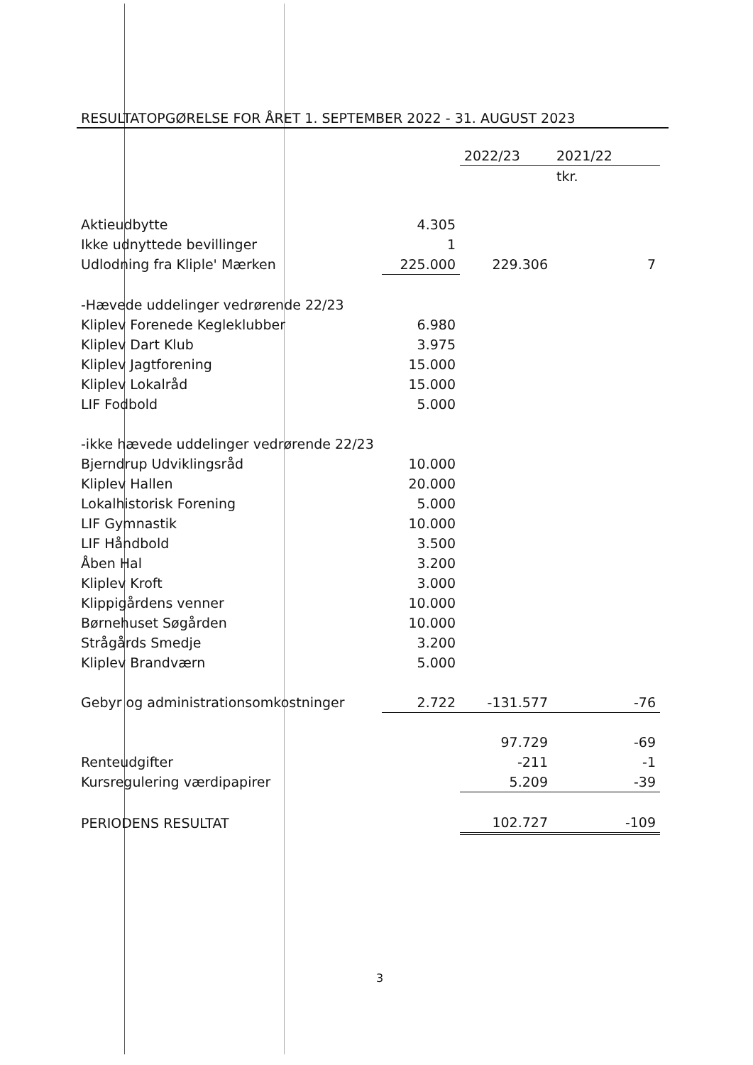RESULTATOPGØRELSE FOR ÅRET 1. SEPTEMBER 2022 - 31. AUGUST 2023
| | | 2022/23 | 2021/22 |
| | | | tkr. |
| Aktieudbytte | 4.305 | | |
| Ikke udnyttede bevillinger | 1 | | |
| Udlodning fra Kliple' Mærken | 225.000 | 229.306 | 7 |
| -Hævede uddelinger vedrørende 22/23 | | | |
| Kliplev Forenede Kegleklubber | 6.980 | | |
| Kliplev Dart Klub | 3.975 | | |
| Kliplev Jagtforening | 15.000 | | |
| Kliplev Lokalråd | 15.000 | | |
| LIF Fodbold | 5.000 | | |
| -ikke hævede uddelinger vedrørende 22/23 | | | |
| Bjerndrup Udviklingsråd | 10.000 | | |
| Kliplev Hallen | 20.000 | | |
| Lokalhistorisk Forening | 5.000 | | |
| LIF Gymnastik | 10.000 | | |
| LIF Håndbold | 3.500 | | |
| Åben Hal | 3.200 | | |
| Kliplev Kroft | 3.000 | | |
| Klippigårdens venner | 10.000 | | |
| Børnehuset Søgården | 10.000 | | |
| Strågårds Smedje | 3.200 | | |
| Kliplev Brandværn | 5.000 | | |
| Gebyr og administrationsomkostninger | 2.722 | -131.577 | -76 |
| | | 97.729 | -69 |
| Renteudgifter | | -211 | -1 |
| Kursregulering værdipapirer | | 5.209 | -39 |
| PERIODENS RESULTAT | | 102.727 | -109 |
3